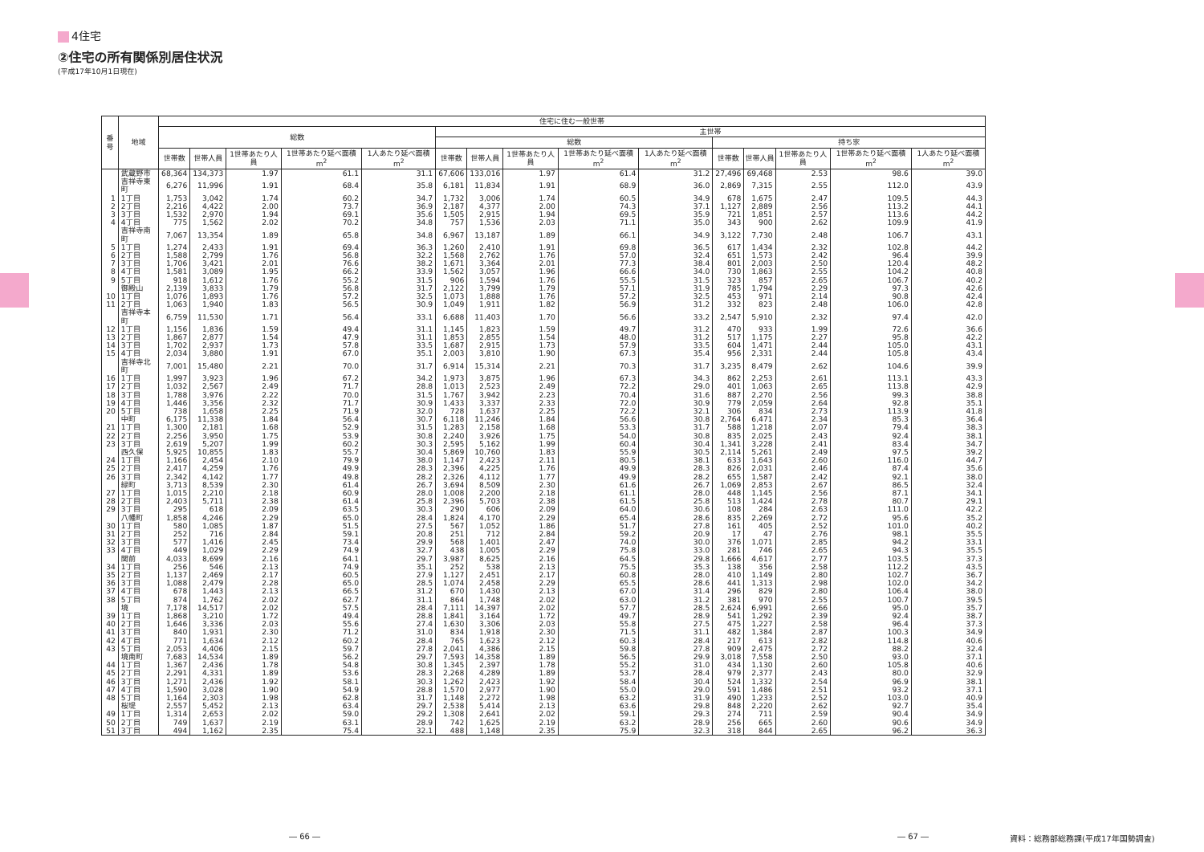4住宅
②住宅の所有関係別居住状況
(平成17年10月1日現在)
| 番号 | 地域 | 住宅に住む一般世帯 | | | | | | | | | | | | | | |
| --- | --- | --- | --- | --- | --- | --- | --- | --- | --- | --- | --- | --- | --- | --- | --- | --- |
| | | 総数 | | | | | 主世帯 | | | | | | | | | |
| | | | | | | | 総数 | | | | | 持ち家 | | | | |
| | | 世帯数 | 世帯人員 | 1世帯あたり人員 | 1世帯あたり延べ面積 m<sup>2</sup> | 1人あたり延べ面積 m<sup>2</sup> | 世帯数 | 世帯人員 | 1世帯あたり人員 | 1世帯あたり延べ面積 m<sup>2</sup> | 1人あたり延べ面積 m<sup>2</sup> | 世帯数 | 世帯人員 | 1世帯あたり人員 | 1世帯あたり延べ面積 m<sup>2</sup> | 1人あたり延べ面積 m<sup>2</sup> |
| | 武蔵野市 | 68,364 | 134,373 | 1.97 | 61.1 | 31.1 | 67,606 | 133,016 | 1.97 | 61.4 | 31.2 | 27,496 | 69,468 | 2.53 | 98.6 | 39.0 |
| | 吉祥寺東町 | 6,276 | 11,996 | 1.91 | 68.4 | 35.8 | 6,181 | 11,834 | 1.91 | 68.9 | 36.0 | 2,869 | 7,315 | 2.55 | 112.0 | 43.9 |
| 1 | 1丁目 | 1,753 | 3,042 | 1.74 | 60.2 | 34.7 | 1,732 | 3,006 | 1.74 | 60.5 | 34.9 | 678 | 1,675 | 2.47 | 109.5 | 44.3 |
| 2 | 2丁目 | 2,216 | 4,422 | 2.00 | 73.7 | 36.9 | 2,187 | 4,377 | 2.00 | 74.3 | 37.1 | 1,127 | 2,889 | 2.56 | 113.2 | 44.1 |
| 3 | 3丁目 | 1,532 | 2,970 | 1.94 | 69.1 | 35.6 | 1,505 | 2,915 | 1.94 | 69.5 | 35.9 | 721 | 1,851 | 2.57 | 113.6 | 44.2 |
| 4 | 4丁目 | 775 | 1,562 | 2.02 | 70.2 | 34.8 | 757 | 1,536 | 2.03 | 71.1 | 35.0 | 343 | 900 | 2.62 | 109.9 | 41.9 |
| | 吉祥寺南町 | 7,067 | 13,354 | 1.89 | 65.8 | 34.8 | 6,967 | 13,187 | 1.89 | 66.1 | 34.9 | 3,122 | 7,730 | 2.48 | 106.7 | 43.1 |
| 5 | 1丁目 | 1,274 | 2,433 | 1.91 | 69.4 | 36.3 | 1,260 | 2,410 | 1.91 | 69.8 | 36.5 | 617 | 1,434 | 2.32 | 102.8 | 44.2 |
| 6 | 2丁目 | 1,588 | 2,799 | 1.76 | 56.8 | 32.2 | 1,568 | 2,762 | 1.76 | 57.0 | 32.4 | 651 | 1,573 | 2.42 | 96.4 | 39.9 |
| 7 | 3丁目 | 1,706 | 3,421 | 2.01 | 76.6 | 38.2 | 1,671 | 3,364 | 2.01 | 77.3 | 38.4 | 801 | 2,003 | 2.50 | 120.4 | 48.2 |
| 8 | 4丁目 | 1,581 | 3,089 | 1.95 | 66.2 | 33.9 | 1,562 | 3,057 | 1.96 | 66.6 | 34.0 | 730 | 1,863 | 2.55 | 104.2 | 40.8 |
| 9 | 5丁目 | 918 | 1,612 | 1.76 | 55.2 | 31.5 | 906 | 1,594 | 1.76 | 55.5 | 31.5 | 323 | 857 | 2.65 | 106.7 | 40.2 |
| | 御殿山 | 2,139 | 3,833 | 1.79 | 56.8 | 31.7 | 2,122 | 3,799 | 1.79 | 57.1 | 31.9 | 785 | 1,794 | 2.29 | 97.3 | 42.6 |
| 10 | 1丁目 | 1,076 | 1,893 | 1.76 | 57.2 | 32.5 | 1,073 | 1,888 | 1.76 | 57.2 | 32.5 | 453 | 971 | 2.14 | 90.8 | 42.4 |
| 11 | 2丁目 | 1,063 | 1,940 | 1.83 | 56.5 | 30.9 | 1,049 | 1,911 | 1.82 | 56.9 | 31.2 | 332 | 823 | 2.48 | 106.0 | 42.8 |
| | 吉祥寺本町 | 6,759 | 11,530 | 1.71 | 56.4 | 33.1 | 6,688 | 11,403 | 1.70 | 56.6 | 33.2 | 2,547 | 5,910 | 2.32 | 97.4 | 42.0 |
| 12 | 1丁目 | 1,156 | 1,836 | 1.59 | 49.4 | 31.1 | 1,145 | 1,823 | 1.59 | 49.7 | 31.2 | 470 | 933 | 1.99 | 72.6 | 36.6 |
| 13 | 2丁目 | 1,867 | 2,877 | 1.54 | 47.9 | 31.1 | 1,853 | 2,855 | 1.54 | 48.0 | 31.2 | 517 | 1,175 | 2.27 | 95.8 | 42.2 |
| 14 | 3丁目 | 1,702 | 2,937 | 1.73 | 57.8 | 33.5 | 1,687 | 2,915 | 1.73 | 57.9 | 33.5 | 604 | 1,471 | 2.44 | 105.0 | 43.1 |
| 15 | 4丁目 | 2,034 | 3,880 | 1.91 | 67.0 | 35.1 | 2,003 | 3,810 | 1.90 | 67.3 | 35.4 | 956 | 2,331 | 2.44 | 105.8 | 43.4 |
| | 吉祥寺北町 | 7,001 | 15,480 | 2.21 | 70.0 | 31.7 | 6,914 | 15,314 | 2.21 | 70.3 | 31.7 | 3,235 | 8,479 | 2.62 | 104.6 | 39.9 |
| 16 | 1丁目 | 1,997 | 3,923 | 1.96 | 67.2 | 34.2 | 1,973 | 3,875 | 1.96 | 67.3 | 34.3 | 862 | 2,253 | 2.61 | 113.1 | 43.3 |
| 17 | 2丁目 | 1,032 | 2,567 | 2.49 | 71.7 | 28.8 | 1,013 | 2,523 | 2.49 | 72.2 | 29.0 | 401 | 1,063 | 2.65 | 113.8 | 42.9 |
| 18 | 3丁目 | 1,788 | 3,976 | 2.22 | 70.0 | 31.5 | 1,767 | 3,942 | 2.23 | 70.4 | 31.6 | 887 | 2,270 | 2.56 | 99.3 | 38.8 |
| 19 | 4丁目 | 1,446 | 3,356 | 2.32 | 71.7 | 30.9 | 1,433 | 3,337 | 2.33 | 72.0 | 30.9 | 779 | 2,059 | 2.64 | 92.8 | 35.1 |
| 20 | 5丁目 | 738 | 1,658 | 2.25 | 71.9 | 32.0 | 728 | 1,637 | 2.25 | 72.2 | 32.1 | 306 | 834 | 2.73 | 113.9 | 41.8 |
| | 中町 | 6,175 | 11,338 | 1.84 | 56.4 | 30.7 | 6,118 | 11,246 | 1.84 | 56.6 | 30.8 | 2,764 | 6,471 | 2.34 | 85.3 | 36.4 |
| 21 | 1丁目 | 1,300 | 2,181 | 1.68 | 52.9 | 31.5 | 1,283 | 2,158 | 1.68 | 53.3 | 31.7 | 588 | 1,218 | 2.07 | 79.4 | 38.3 |
| 22 | 2丁目 | 2,256 | 3,950 | 1.75 | 53.9 | 30.8 | 2,240 | 3,926 | 1.75 | 54.0 | 30.8 | 835 | 2,025 | 2.43 | 92.4 | 38.1 |
| 23 | 3丁目 | 2,619 | 5,207 | 1.99 | 60.2 | 30.3 | 2,595 | 5,162 | 1.99 | 60.4 | 30.4 | 1,341 | 3,228 | 2.41 | 83.4 | 34.7 |
| | 西久保 | 5,925 | 10,855 | 1.83 | 55.7 | 30.4 | 5,869 | 10,760 | 1.83 | 55.9 | 30.5 | 2,114 | 5,261 | 2.49 | 97.5 | 39.2 |
| 24 | 1丁目 | 1,166 | 2,454 | 2.10 | 79.9 | 38.0 | 1,147 | 2,423 | 2.11 | 80.5 | 38.1 | 633 | 1,643 | 2.60 | 116.0 | 44.7 |
| 25 | 2丁目 | 2,417 | 4,259 | 1.76 | 49.9 | 28.3 | 2,396 | 4,225 | 1.76 | 49.9 | 28.3 | 826 | 2,031 | 2.46 | 87.4 | 35.6 |
| 26 | 3丁目 | 2,342 | 4,142 | 1.77 | 49.8 | 28.2 | 2,326 | 4,112 | 1.77 | 49.9 | 28.2 | 655 | 1,587 | 2.42 | 92.1 | 38.0 |
| | 緑町 | 3,713 | 8,539 | 2.30 | 61.4 | 26.7 | 3,694 | 8,509 | 2.30 | 61.6 | 26.7 | 1,069 | 2,853 | 2.67 | 86.5 | 32.4 |
| 27 | 1丁目 | 1,015 | 2,210 | 2.18 | 60.9 | 28.0 | 1,008 | 2,200 | 2.18 | 61.1 | 28.0 | 448 | 1,145 | 2.56 | 87.1 | 34.1 |
| 28 | 2丁目 | 2,403 | 5,711 | 2.38 | 61.4 | 25.8 | 2,396 | 5,703 | 2.38 | 61.5 | 25.8 | 513 | 1,424 | 2.78 | 80.7 | 29.1 |
| 29 | 3丁目 | 295 | 618 | 2.09 | 63.5 | 30.3 | 290 | 606 | 2.09 | 64.0 | 30.6 | 108 | 284 | 2.63 | 111.0 | 42.2 |
| | 八幡町 | 1,858 | 4,246 | 2.29 | 65.0 | 28.4 | 1,824 | 4,170 | 2.29 | 65.4 | 28.6 | 835 | 2,269 | 2.72 | 95.6 | 35.2 |
| 30 | 1丁目 | 580 | 1,085 | 1.87 | 51.5 | 27.5 | 567 | 1,052 | 1.86 | 51.7 | 27.8 | 161 | 405 | 2.52 | 101.0 | 40.2 |
| 31 | 2丁目 | 252 | 716 | 2.84 | 59.1 | 20.8 | 251 | 712 | 2.84 | 59.2 | 20.9 | 17 | 47 | 2.76 | 98.1 | 35.5 |
| 32 | 3丁目 | 577 | 1,416 | 2.45 | 73.4 | 29.9 | 568 | 1,401 | 2.47 | 74.0 | 30.0 | 376 | 1,071 | 2.85 | 94.2 | 33.1 |
| 33 | 4丁目 | 449 | 1,029 | 2.29 | 74.9 | 32.7 | 438 | 1,005 | 2.29 | 75.8 | 33.0 | 281 | 746 | 2.65 | 94.3 | 35.5 |
| | 関前 | 4,033 | 8,699 | 2.16 | 64.1 | 29.7 | 3,987 | 8,625 | 2.16 | 64.5 | 29.8 | 1,666 | 4,617 | 2.77 | 103.5 | 37.3 |
| 34 | 1丁目 | 256 | 546 | 2.13 | 74.9 | 35.1 | 252 | 538 | 2.13 | 75.5 | 35.3 | 138 | 356 | 2.58 | 112.2 | 43.5 |
| 35 | 2丁目 | 1,137 | 2,469 | 2.17 | 60.5 | 27.9 | 1,127 | 2,451 | 2.17 | 60.8 | 28.0 | 410 | 1,149 | 2.80 | 102.7 | 36.7 |
| 36 | 3丁目 | 1,088 | 2,479 | 2.28 | 65.0 | 28.5 | 1,074 | 2,458 | 2.29 | 65.5 | 28.6 | 441 | 1,313 | 2.98 | 102.0 | 34.2 |
| 37 | 4丁目 | 678 | 1,443 | 2.13 | 66.5 | 31.2 | 670 | 1,430 | 2.13 | 67.0 | 31.4 | 296 | 829 | 2.80 | 106.4 | 38.0 |
| 38 | 5丁目 | 874 | 1,762 | 2.02 | 62.7 | 31.1 | 864 | 1,748 | 2.02 | 63.0 | 31.2 | 381 | 970 | 2.55 | 100.7 | 39.5 |
| | 境 | 7,178 | 14,517 | 2.02 | 57.5 | 28.4 | 7,111 | 14,397 | 2.02 | 57.7 | 28.5 | 2,624 | 6,991 | 2.66 | 95.0 | 35.7 |
| 39 | 1丁目 | 1,868 | 3,210 | 1.72 | 49.4 | 28.8 | 1,841 | 3,164 | 1.72 | 49.7 | 28.9 | 541 | 1,292 | 2.39 | 92.4 | 38.7 |
| 40 | 2丁目 | 1,646 | 3,336 | 2.03 | 55.6 | 27.4 | 1,630 | 3,306 | 2.03 | 55.8 | 27.5 | 475 | 1,227 | 2.58 | 96.4 | 37.3 |
| 41 | 3丁目 | 840 | 1,931 | 2.30 | 71.2 | 31.0 | 834 | 1,918 | 2.30 | 71.5 | 31.1 | 482 | 1,384 | 2.87 | 100.3 | 34.9 |
| 42 | 4丁目 | 771 | 1,634 | 2.12 | 60.2 | 28.4 | 765 | 1,623 | 2.12 | 60.3 | 28.4 | 217 | 613 | 2.82 | 114.8 | 40.6 |
| 43 | 5丁目 | 2,053 | 4,406 | 2.15 | 59.7 | 27.8 | 2,041 | 4,386 | 2.15 | 59.8 | 27.8 | 909 | 2,475 | 2.72 | 88.2 | 32.4 |
| | 境南町 | 7,683 | 14,534 | 1.89 | 56.2 | 29.7 | 7,593 | 14,358 | 1.89 | 56.5 | 29.9 | 3,018 | 7,558 | 2.50 | 93.0 | 37.1 |
| 44 | 1丁目 | 1,367 | 2,436 | 1.78 | 54.8 | 30.8 | 1,345 | 2,397 | 1.78 | 55.2 | 31.0 | 434 | 1,130 | 2.60 | 105.8 | 40.6 |
| 45 | 2丁目 | 2,291 | 4,331 | 1.89 | 53.6 | 28.3 | 2,268 | 4,289 | 1.89 | 53.7 | 28.4 | 979 | 2,377 | 2.43 | 80.0 | 32.9 |
| 46 | 3丁目 | 1,271 | 2,436 | 1.92 | 58.1 | 30.3 | 1,262 | 2,423 | 1.92 | 58.4 | 30.4 | 524 | 1,332 | 2.54 | 96.9 | 38.1 |
| 47 | 4丁目 | 1,590 | 3,028 | 1.90 | 54.9 | 28.8 | 1,570 | 2,977 | 1.90 | 55.0 | 29.0 | 591 | 1,486 | 2.51 | 93.2 | 37.1 |
| 48 | 5丁目 | 1,164 | 2,303 | 1.98 | 62.8 | 31.7 | 1,148 | 2,272 | 1.98 | 63.2 | 31.9 | 490 | 1,233 | 2.52 | 103.0 | 40.9 |
| | 桜堤 | 2,557 | 5,452 | 2.13 | 63.4 | 29.7 | 2,538 | 5,414 | 2.13 | 63.6 | 29.8 | 848 | 2,220 | 2.62 | 92.7 | 35.4 |
| 49 | 1丁目 | 1,314 | 2,653 | 2.02 | 59.0 | 29.2 | 1,308 | 2,641 | 2.02 | 59.1 | 29.3 | 274 | 711 | 2.59 | 90.4 | 34.9 |
| 50 | 2丁目 | 749 | 1,637 | 2.19 | 63.1 | 28.9 | 742 | 1,625 | 2.19 | 63.2 | 28.9 | 256 | 665 | 2.60 | 90.6 | 34.9 |
| 51 | 3丁目 | 494 | 1,162 | 2.35 | 75.4 | 32.1 | 488 | 1,148 | 2.35 | 75.9 | 32.3 | 318 | 844 | 2.65 | 96.2 | 36.3 |
― 66 ― ― 67 ―
資料：総務部総務課(平成17年国勢調査)